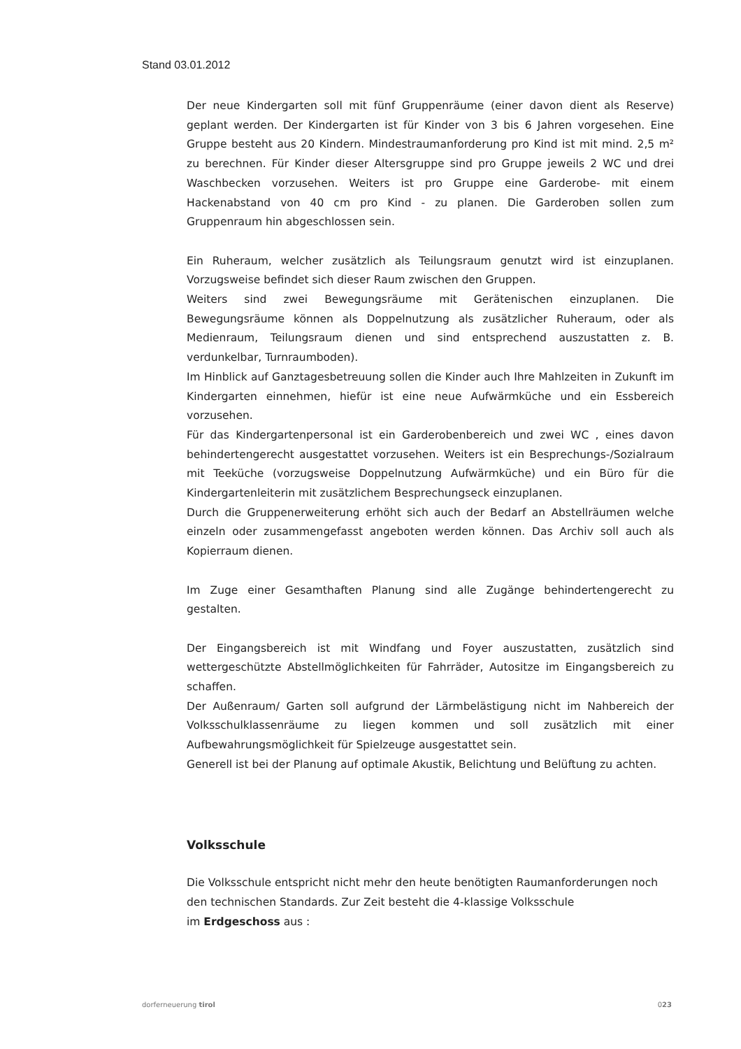Stand 03.01.2012
Der neue Kindergarten soll mit fünf Gruppenräume (einer davon dient als Reserve) geplant werden. Der Kindergarten ist für Kinder von 3 bis 6 Jahren vorgesehen. Eine Gruppe besteht aus 20 Kindern. Mindestraumanforderung pro Kind ist mit mind. 2,5 m² zu berechnen. Für Kinder dieser Altersgruppe sind pro Gruppe jeweils 2 WC und drei Waschbecken vorzusehen. Weiters ist pro Gruppe eine Garderobe- mit einem Hackenabstand von 40 cm pro Kind - zu planen. Die Garderoben sollen zum Gruppenraum hin abgeschlossen sein.
Ein Ruheraum, welcher zusätzlich als Teilungsraum genutzt wird ist einzuplanen. Vorzugsweise befindet sich dieser Raum zwischen den Gruppen.
Weiters sind zwei Bewegungsräume mit Gerätenischen einzuplanen. Die Bewegungsräume können als Doppelnutzung als zusätzlicher Ruheraum, oder als Medienraum, Teilungsraum dienen und sind entsprechend auszustatten z. B. verdunkelbar, Turnraumboden).
Im Hinblick auf Ganztagesbetreuung sollen die Kinder auch Ihre Mahlzeiten in Zukunft im Kindergarten einnehmen, hiefür ist eine neue Aufwärmküche und ein Essbereich vorzusehen.
Für das Kindergartenpersonal ist ein Garderobenbereich und zwei WC , eines davon behindertengerecht ausgestattet vorzusehen. Weiters ist ein Besprechungs-/Sozialraum mit Teeküche (vorzugsweise Doppelnutzung Aufwärmküche) und ein Büro für die Kindergartenleiterin mit zusätzlichem Besprechungseck einzuplanen.
Durch die Gruppenerweiterung erhöht sich auch der Bedarf an Abstellräumen welche einzeln oder zusammengefasst angeboten werden können. Das Archiv soll auch als Kopierraum dienen.
Im Zuge einer Gesamthaften Planung sind alle Zugänge behindertengerecht zu gestalten.
Der Eingangsbereich ist mit Windfang und Foyer auszustatten, zusätzlich sind wettergeschützte Abstellmöglichkeiten für Fahrräder, Autositze im Eingangsbereich zu schaffen.
Der Außenraum/ Garten soll aufgrund der Lärmbelästigung nicht im Nahbereich der Volksschulklassenräume zu liegen kommen und soll zusätzlich mit einer Aufbewahrungsmöglichkeit für Spielzeuge ausgestattet sein.
Generell ist bei der Planung auf optimale Akustik, Belichtung und Belüftung zu achten.
Volksschule
Die Volksschule entspricht nicht mehr den heute benötigten Raumanforderungen noch den technischen Standards. Zur Zeit besteht die 4-klassige Volksschule
im Erdgeschoss aus :
dorferneuerung tirol 023